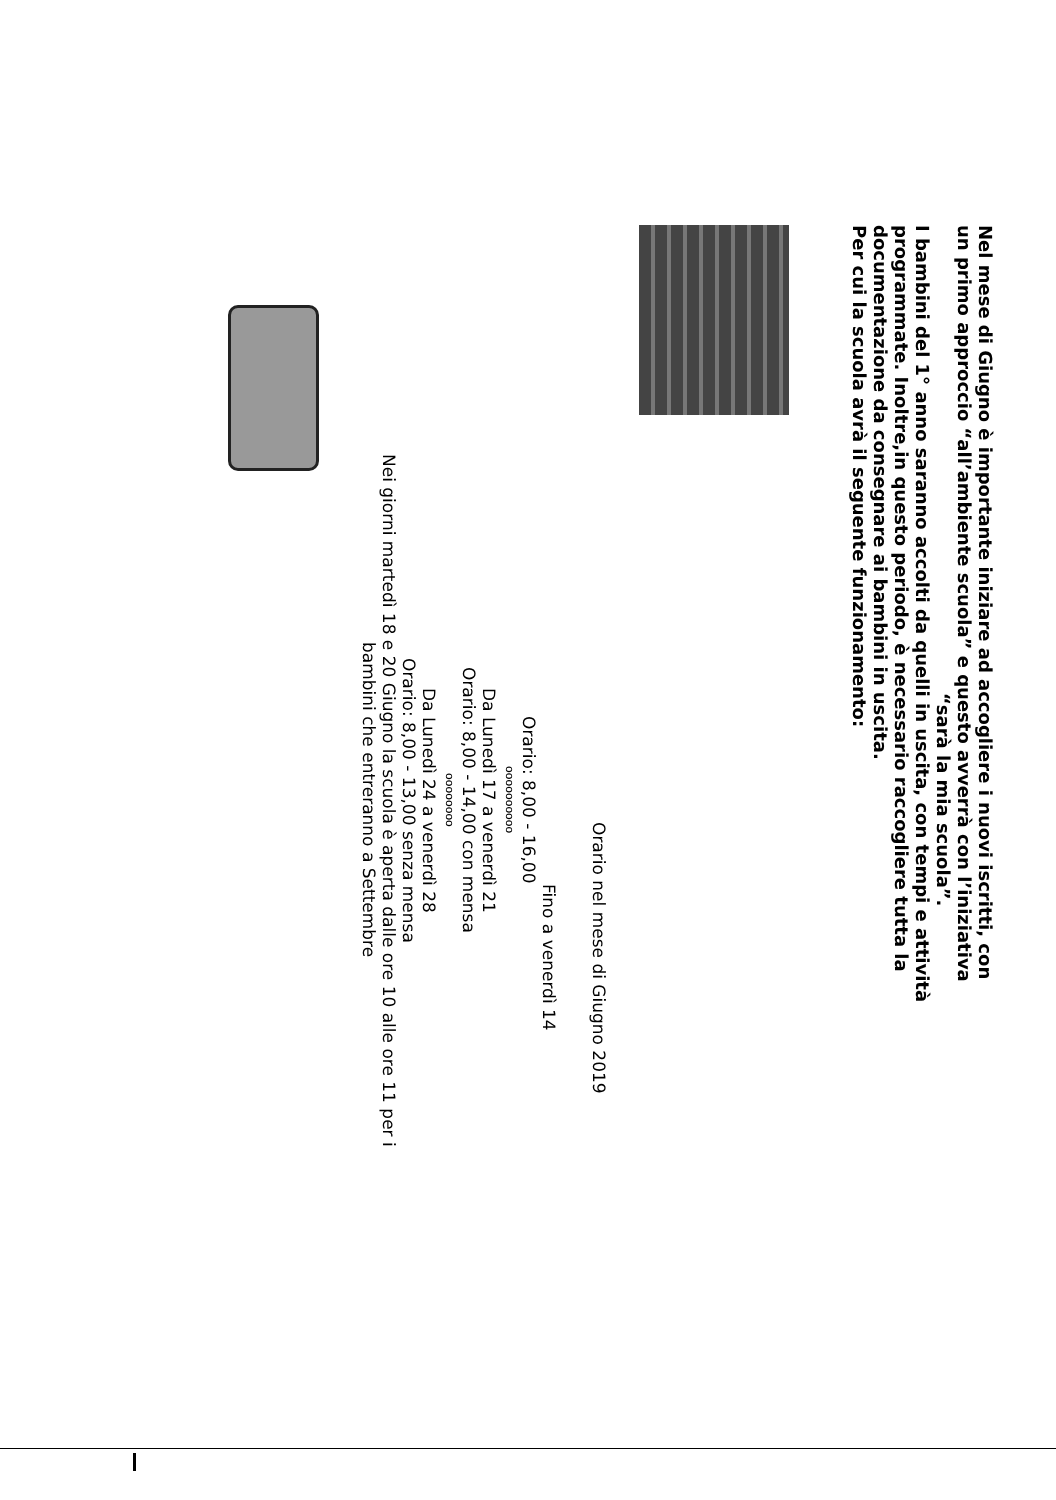Nel mese di Giugno è importante iniziare ad accogliere i nuovi iscritti, con
un primo approccio “all’ambiente scuola” e questo avverrà con l’iniziativa
“sarà la mia scuola”.
I bambini del 1° anno saranno accolti da quelli in uscita, con tempi e attività
programmate. Inoltre,in questo periodo, è necessario raccogliere tutta la
documentazione da consegnare ai bambini in uscita.
Per cui la scuola avrà il seguente funzionamento:
Orario nel mese di Giugno 2019
Fino a venerdì 14
Orario: 8,00 - 16,00
oooooooooo
Da Lunedì 17 a venerdì 21
Orario: 8,00 - 14,00 con mensa
oooooooo
Da Lunedì 24 a venerdì 28
Orario: 8,00 - 13,00 senza mensa
Nei giorni martedì 18 e 20 Giugno la scuola è aperta dalle ore 10 alle ore 11 per i
bambini che entreranno a Settembre